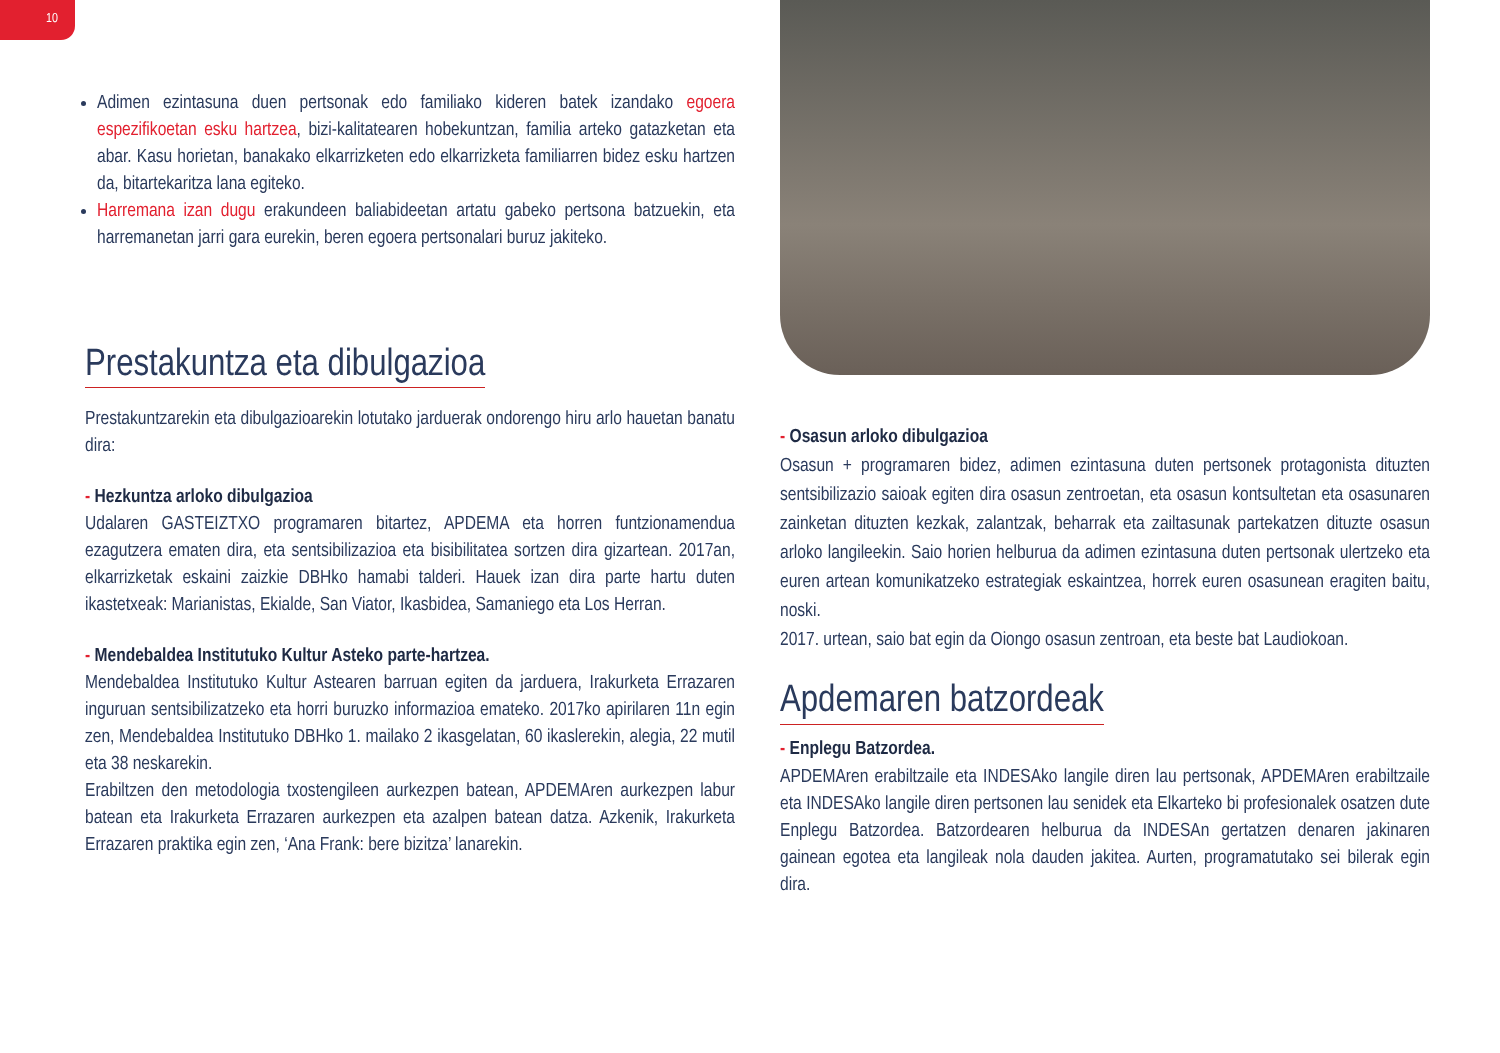10
Adimen ezintasuna duen pertsonak edo familiako kideren batek izandako egoera espezifikoetan esku hartzea, bizi-kalitatearen hobekuntzan, familia arteko gatazketan eta abar. Kasu horietan, banakako elkarrizketen edo elkarrizketa familiarren bidez esku hartzen da, bitartekaritza lana egiteko.
Harremana izan dugu erakundeen baliabideetan artatu gabeko pertsona batzuekin, eta harremanetan jarri gara eurekin, beren egoera pertsonalari buruz jakiteko.
Prestakuntza eta dibulgazioa
Prestakuntzarekin eta dibulgazioarekin lotutako jarduerak ondorengo hiru arlo hauetan banatu dira:
- Hezkuntza arloko dibulgazioa
Udalaren GASTEIZTXO programaren bitartez, APDEMA eta horren funtzionamendua ezagutzera ematen dira, eta sentsibilizazioa eta bisibilitatea sortzen dira gizartean. 2017an, elkarrizketak eskaini zaizkie DBHko hamabi talderi. Hauek izan dira parte hartu duten ikastetxeak: Marianistas, Ekialde, San Viator, Ikasbidea, Samaniego eta Los Herran.
- Mendebaldea Institutuko Kultur Asteko parte-hartzea.
Mendebaldea Institutuko Kultur Astearen barruan egiten da jarduera, Irakurketa Errazaren inguruan sentsibilizatzeko eta horri buruzko informazioa emateko. 2017ko apirilaren 11n egin zen, Mendebaldea Institutuko DBHko 1. mailako 2 ikasgelatan, 60 ikaslerekin, alegia, 22 mutil eta 38 neskarekin.
Erabiltzen den metodologia txostengileen aurkezpen batean, APDEMAren aurkezpen labur batean eta Irakurketa Errazaren aurkezpen eta azalpen batean datza. Azkenik, Irakurketa Errazaren praktika egin zen, ‘Ana Frank: bere bizitza’ lanarekin.
- Osasun arloko dibulgazioa
Osasun + programaren bidez, adimen ezintasuna duten pertsonek protagonista dituzten sentsibilizazio saioak egiten dira osasun zentroetan, eta osasun kontsultetan eta osasunaren zainketan dituzten kezkak, zalantzak, beharrak eta zailtasunak partekatzen dituzte osasun arloko langileekin. Saio horien helburua da adimen ezintasuna duten pertsonak ulertzeko eta euren artean komunikatzeko estrategiak eskaintzea, horrek euren osasunean eragiten baitu, noski.
2017. urtean, saio bat egin da Oiongo osasun zentroan, eta beste bat Laudiokoan.
Apdemaren batzordeak
- Enplegu Batzordea.
APDEMAren erabiltzaile eta INDESAko langile diren lau pertsonak, APDEMAren erabiltzaile eta INDESAko langile diren pertsonen lau senidek eta Elkarteko bi profesionalek osatzen dute Enplegu Batzordea. Batzordearen helburua da INDESAn gertatzen denaren jakinaren gainean egotea eta langileak nola dauden jakitea. Aurten, programatutako sei bilerak egin dira.